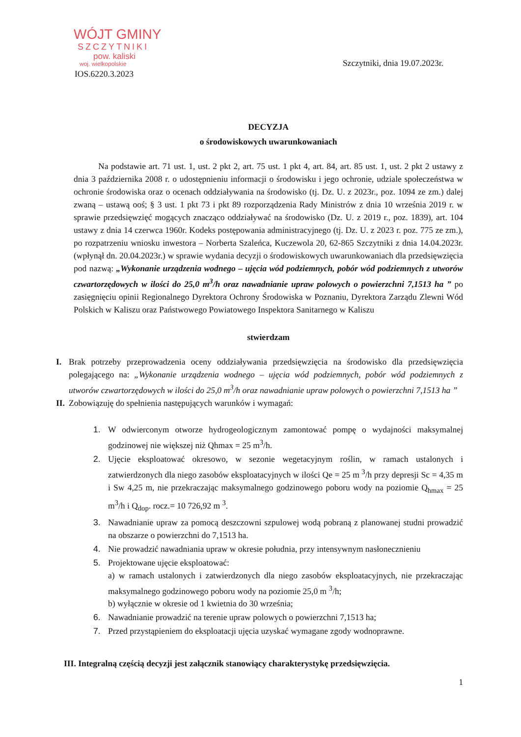WÓJT GMINY
SZCZYTNIKI
pow. kaliski
woj. wielkopolskie
IOS.6220.3.2023
Szczytniki, dnia 19.07.2023r.
DECYZJA
o środowiskowych uwarunkowaniach
Na podstawie art. 71 ust. 1, ust. 2 pkt 2, art. 75 ust. 1 pkt 4, art. 84, art. 85 ust. 1, ust. 2 pkt 2 ustawy z dnia 3 października 2008 r. o udostępnieniu informacji o środowisku i jego ochronie, udziale społeczeństwa w ochronie środowiska oraz o ocenach oddziaływania na środowisko (tj. Dz. U. z 2023r., poz. 1094 ze zm.) dalej zwaną – ustawą ooś; § 3 ust. 1 pkt 73 i pkt 89 rozporządzenia Rady Ministrów z dnia 10 września 2019 r. w sprawie przedsięwzięć mogących znacząco oddziaływać na środowisko (Dz. U. z 2019 r., poz. 1839), art. 104 ustawy z dnia 14 czerwca 1960r. Kodeks postępowania administracyjnego (tj. Dz. U. z 2023 r. poz. 775 ze zm.), po rozpatrzeniu wniosku inwestora – Norberta Szaleńca, Kuczewola 20, 62-865 Szczytniki z dnia 14.04.2023r. (wpłynął dn. 20.04.2023r.) w sprawie wydania decyzji o środowiskowych uwarunkowaniach dla przedsięwzięcia pod nazwą: „Wykonanie urządzenia wodnego – ujęcia wód podziemnych, pobór wód podziemnych z utworów czwartorzędowych w ilości do 25,0 m<sup>3</sup>/h oraz nawadnianie upraw polowych o powierzchni 7,1513 ha ” po zasięgnięciu opinii Regionalnego Dyrektora Ochrony Środowiska w Poznaniu, Dyrektora Zarządu Zlewni Wód Polskich w Kaliszu oraz Państwowego Powiatowego Inspektora Sanitarnego w Kaliszu
stwierdzam
I. Brak potrzeby przeprowadzenia oceny oddziaływania przedsięwzięcia na środowisko dla przedsięwzięcia polegającego na: „Wykonanie urządzenia wodnego – ujęcia wód podziemnych, pobór wód podziemnych z utworów czwartorzędowych w ilości do 25,0 m<sup>3</sup>/h oraz nawadnianie upraw polowych o powierzchni 7,1513 ha ”
II.
Zobowiązuję do spełnienia następujących warunków i wymagań:
1. W odwierconym otworze hydrogeologicznym zamontować pompę o wydajności maksymalnej godzinowej nie większej niż Qhmax = 25 m<sup>3</sup>/h.
2. Ujęcie eksploatować okresowo, w sezonie wegetacyjnym roślin, w ramach ustalonych i zatwierdzonych dla niego zasobów eksploatacyjnych w ilości Qe = 25 m <sup>3</sup>/h przy depresji Sc = 4,35 m i Sw 4,25 m, nie przekraczając maksymalnego godzinowego poboru wody na poziomie Q<sub>hmax</sub> = 25 m<sup>3</sup>/h i Q<sub>dop</sub>. rocz.= 10 726,92 m <sup>3</sup>.
3. Nawadnianie upraw za pomocą deszczowni szpulowej wodą pobraną z planowanej studni prowadzić na obszarze o powierzchni do 7,1513 ha.
4. Nie prowadzić nawadniania upraw w okresie południa, przy intensywnym nasłonecznieniu
5. Projektowane ujęcie eksploatować:
a) w ramach ustalonych i zatwierdzonych dla niego zasobów eksploatacyjnych, nie przekraczając maksymalnego godzinowego poboru wody na poziomie 25,0 m <sup>3</sup>/h;
b) wyłącznie w okresie od 1 kwietnia do 30 września;
6. Nawadnianie prowadzić na terenie upraw polowych o powierzchni 7,1513 ha;
7. Przed przystąpieniem do eksploatacji ujęcia uzyskać wymagane zgody wodnoprawne.
III. Integralną częścią decyzji jest załącznik stanowiący charakterystykę przedsięwzięcia.
1